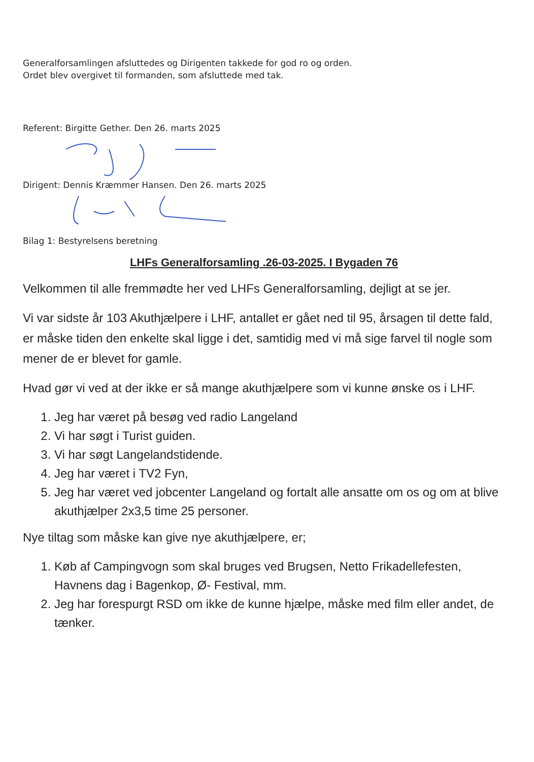Generalforsamlingen afsluttedes og Dirigenten takkede for god ro og orden.
Ordet blev overgivet til formanden, som afsluttede med tak.
Referent: Birgitte Gether. Den 26. marts 2025
Dirigent: Dennis Kræmmer Hansen. Den 26. marts 2025
Bilag 1: Bestyrelsens beretning
LHFs Generalforsamling .26-03-2025. I Bygaden 76
Velkommen til alle fremmødte her ved LHFs Generalforsamling, dejligt at se jer.
Vi var sidste år 103 Akuthjælpere i LHF, antallet er gået ned til 95, årsagen til dette fald, er måske tiden den enkelte skal ligge i det, samtidig med vi må sige farvel til nogle som mener de er blevet for gamle.
Hvad gør vi ved at der ikke er så mange akuthjælpere som vi kunne ønske os i LHF.
1. Jeg har været på besøg ved radio Langeland
2. Vi har søgt i Turist guiden.
3. Vi har søgt Langelandstidende.
4. Jeg har været i TV2 Fyn,
5. Jeg har været ved jobcenter Langeland og fortalt alle ansatte om os og om at blive akuthjælper 2x3,5 time 25 personer.
Nye tiltag som måske kan give nye akuthjælpere, er;
1. Køb af Campingvogn som skal bruges ved Brugsen, Netto Frikadellefesten, Havnens dag i Bagenkop, Ø- Festival, mm.
2. Jeg har forespurgt RSD om ikke de kunne hjælpe, måske med film eller andet, de tænker.